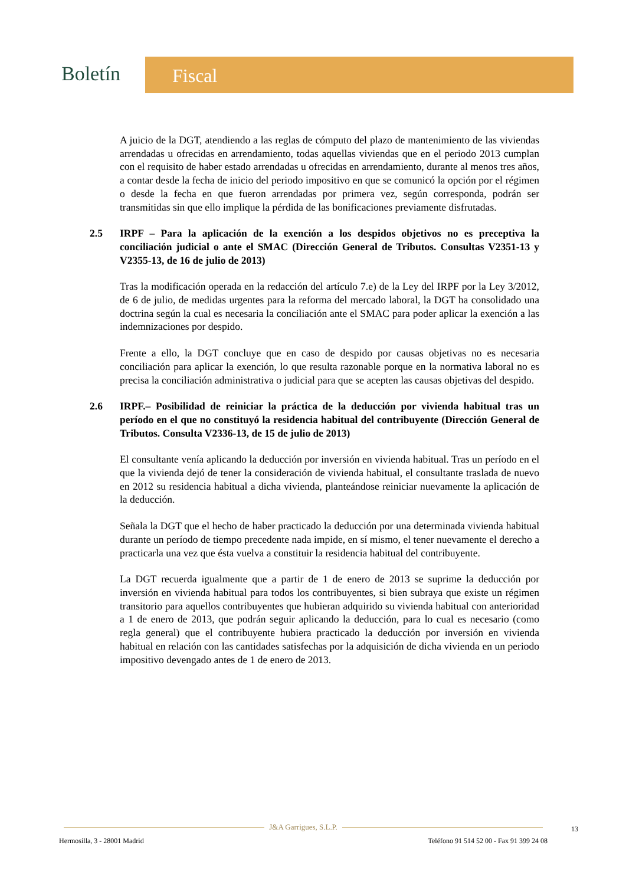Boletín
Fiscal
A juicio de la DGT, atendiendo a las reglas de cómputo del plazo de mantenimiento de las viviendas arrendadas u ofrecidas en arrendamiento, todas aquellas viviendas que en el periodo 2013 cumplan con el requisito de haber estado arrendadas u ofrecidas en arrendamiento, durante al menos tres años, a contar desde la fecha de inicio del periodo impositivo en que se comunicó la opción por el régimen o desde la fecha en que fueron arrendadas por primera vez, según corresponda, podrán ser transmitidas sin que ello implique la pérdida de las bonificaciones previamente disfrutadas.
2.5 IRPF – Para la aplicación de la exención a los despidos objetivos no es preceptiva la conciliación judicial o ante el SMAC (Dirección General de Tributos. Consultas V2351-13 y V2355-13, de 16 de julio de 2013)
Tras la modificación operada en la redacción del artículo 7.e) de la Ley del IRPF por la Ley 3/2012, de 6 de julio, de medidas urgentes para la reforma del mercado laboral, la DGT ha consolidado una doctrina según la cual es necesaria la conciliación ante el SMAC para poder aplicar la exención a las indemnizaciones por despido.
Frente a ello, la DGT concluye que en caso de despido por causas objetivas no es necesaria conciliación para aplicar la exención, lo que resulta razonable porque en la normativa laboral no es precisa la conciliación administrativa o judicial para que se acepten las causas objetivas del despido.
2.6 IRPF.– Posibilidad de reiniciar la práctica de la deducción por vivienda habitual tras un período en el que no constituyó la residencia habitual del contribuyente (Dirección General de Tributos. Consulta V2336-13, de 15 de julio de 2013)
El consultante venía aplicando la deducción por inversión en vivienda habitual. Tras un período en el que la vivienda dejó de tener la consideración de vivienda habitual, el consultante traslada de nuevo en 2012 su residencia habitual a dicha vivienda, planteándose reiniciar nuevamente la aplicación de la deducción.
Señala la DGT que el hecho de haber practicado la deducción por una determinada vivienda habitual durante un período de tiempo precedente nada impide, en sí mismo, el tener nuevamente el derecho a practicarla una vez que ésta vuelva a constituir la residencia habitual del contribuyente.
La DGT recuerda igualmente que a partir de 1 de enero de 2013 se suprime la deducción por inversión en vivienda habitual para todos los contribuyentes, si bien subraya que existe un régimen transitorio para aquellos contribuyentes que hubieran adquirido su vivienda habitual con anterioridad a 1 de enero de 2013, que podrán seguir aplicando la deducción, para lo cual es necesario (como regla general) que el contribuyente hubiera practicado la deducción por inversión en vivienda habitual en relación con las cantidades satisfechas por la adquisición de dicha vivienda en un periodo impositivo devengado antes de 1 de enero de 2013.
J&A Garrigues, S.L.P.
13
Hermosilla, 3 - 28001 Madrid Teléfono 91 514 52 00 - Fax 91 399 24 08